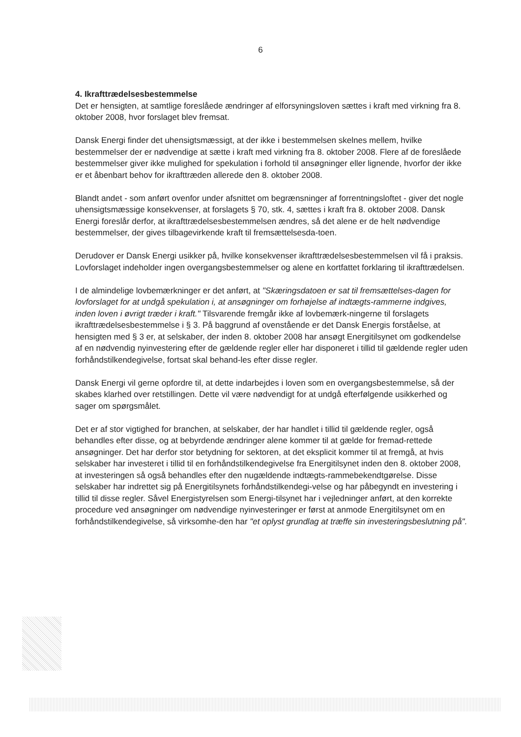6
4. Ikrafttrædelsesbestemmelse
Det er hensigten, at samtlige foreslåede ændringer af elforsyningsloven sættes i kraft med virkning fra 8. oktober 2008, hvor forslaget blev fremsat.
Dansk Energi finder det uhensigtsmæssigt, at der ikke i bestemmelsen skelnes mellem, hvilke bestemmelser der er nødvendige at sætte i kraft med virkning fra 8. oktober 2008. Flere af de foreslåede bestemmelser giver ikke mulighed for spekulation i forhold til ansøgninger eller lignende, hvorfor der ikke er et åbenbart behov for ikrafttræden allerede den 8. oktober 2008.
Blandt andet - som anført ovenfor under afsnittet om begrænsninger af forrentningsloftet - giver det nogle uhensigtsmæssige konsekvenser, at forslagets § 70, stk. 4, sættes i kraft fra 8. oktober 2008. Dansk Energi foreslår derfor, at ikrafttrædelsesbestemmelsen ændres, så det alene er de helt nødvendige bestemmelser, der gives tilbagevirkende kraft til fremsættelsesda-toen.
Derudover er Dansk Energi usikker på, hvilke konsekvenser ikrafttrædelsesbestemmelsen vil få i praksis. Lovforslaget indeholder ingen overgangsbestemmelser og alene en kortfattet forklaring til ikrafttrædelsen.
I de almindelige lovbemærkninger er det anført, at "Skæringsdatoen er sat til fremsættelses-dagen for lovforslaget for at undgå spekulation i, at ansøgninger om forhøjelse af indtægts-rammerne indgives, inden loven i øvrigt træder i kraft." Tilsvarende fremgår ikke af lovbemærk-ningerne til forslagets ikrafttrædelsesbestemmelse i § 3. På baggrund af ovenstående er det Dansk Energis forståelse, at hensigten med § 3 er, at selskaber, der inden 8. oktober 2008 har ansøgt Energitilsynet om godkendelse af en nødvendig nyinvestering efter de gældende regler eller har disponeret i tillid til gældende regler uden forhåndstilkendegivelse, fortsat skal behand-les efter disse regler.
Dansk Energi vil gerne opfordre til, at dette indarbejdes i loven som en overgangsbestemmelse, så der skabes klarhed over retstillingen. Dette vil være nødvendigt for at undgå efterfølgende usikkerhed og sager om spørgsmålet.
Det er af stor vigtighed for branchen, at selskaber, der har handlet i tillid til gældende regler, også behandles efter disse, og at bebyrdende ændringer alene kommer til at gælde for fremad-rettede ansøgninger. Det har derfor stor betydning for sektoren, at det eksplicit kommer til at fremgå, at hvis selskaber har investeret i tillid til en forhåndstilkendegivelse fra Energitilsynet inden den 8. oktober 2008, at investeringen så også behandles efter den nugældende indtægts-rammebekendtgørelse. Disse selskaber har indrettet sig på Energitilsynets forhåndstilkendegi-velse og har påbegyndt en investering i tillid til disse regler. Såvel Energistyrelsen som Energi-tilsynet har i vejledninger anført, at den korrekte procedure ved ansøgninger om nødvendige nyinvesteringer er først at anmode Energitilsynet om en forhåndstilkendegivelse, så virksomhe-den har "et oplyst grundlag at træffe sin investeringsbeslutning på".